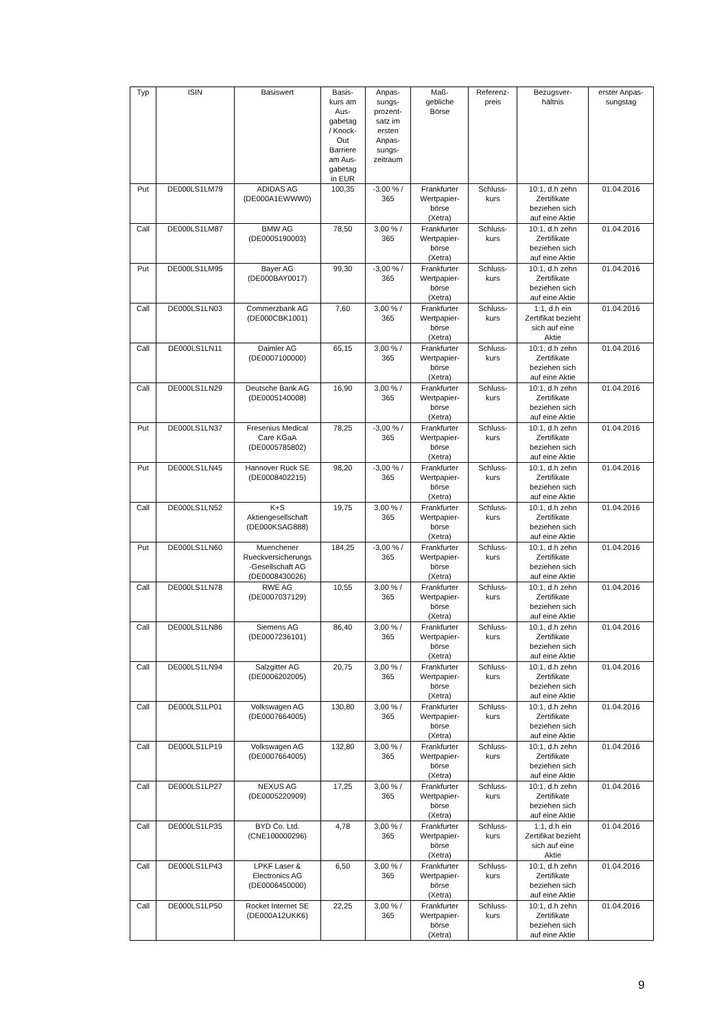| Typ | ISIN | Basiswert | Basis- kurs am Aus- gabetag / Knock- Out Barriere am Aus- gabetag in EUR | Anpas- sungs- prozent- satz im ersten Anpas- sungs- zeitraum | Maß- gebliche Börse | Referenz- preis | Bezugsver- hältnis | erster Anpas- sungstag |
| --- | --- | --- | --- | --- | --- | --- | --- | --- |
| Put | DE000LS1LM79 | ADIDAS AG (DE000A1EWWW0) | 100,35 | -3,00 % / 365 | Frankfurter Wertpapier- börse (Xetra) | Schluss- kurs | 10:1, d.h zehn Zertifikate beziehen sich auf eine Aktie | 01.04.2016 |
| Call | DE000LS1LM87 | BMW AG (DE0005190003) | 78,50 | 3,00 % / 365 | Frankfurter Wertpapier- börse (Xetra) | Schluss- kurs | 10:1, d.h zehn Zertifikate beziehen sich auf eine Aktie | 01.04.2016 |
| Put | DE000LS1LM95 | Bayer AG (DE000BAY0017) | 99,30 | -3,00 % / 365 | Frankfurter Wertpapier- börse (Xetra) | Schluss- kurs | 10:1, d.h zehn Zertifikate beziehen sich auf eine Aktie | 01.04.2016 |
| Call | DE000LS1LN03 | Commerzbank AG (DE000CBK1001) | 7,60 | 3,00 % / 365 | Frankfurter Wertpapier- börse (Xetra) | Schluss- kurs | 1:1, d.h ein Zertifikat bezieht sich auf eine Aktie | 01.04.2016 |
| Call | DE000LS1LN11 | Daimler AG (DE0007100000) | 65,15 | 3,00 % / 365 | Frankfurter Wertpapier- börse (Xetra) | Schluss- kurs | 10:1, d.h zehn Zertifikate beziehen sich auf eine Aktie | 01.04.2016 |
| Call | DE000LS1LN29 | Deutsche Bank AG (DE0005140008) | 16,90 | 3,00 % / 365 | Frankfurter Wertpapier- börse (Xetra) | Schluss- kurs | 10:1, d.h zehn Zertifikate beziehen sich auf eine Aktie | 01.04.2016 |
| Put | DE000LS1LN37 | Fresenius Medical Care KGaA (DE0005785802) | 78,25 | -3,00 % / 365 | Frankfurter Wertpapier- börse (Xetra) | Schluss- kurs | 10:1, d.h zehn Zertifikate beziehen sich auf eine Aktie | 01.04.2016 |
| Put | DE000LS1LN45 | Hannover Rück SE (DE0008402215) | 98,20 | -3,00 % / 365 | Frankfurter Wertpapier- börse (Xetra) | Schluss- kurs | 10:1, d.h zehn Zertifikate beziehen sich auf eine Aktie | 01.04.2016 |
| Call | DE000LS1LN52 | K+S Aktiengesellschaft (DE000KSAG888) | 19,75 | 3,00 % / 365 | Frankfurter Wertpapier- börse (Xetra) | Schluss- kurs | 10:1, d.h zehn Zertifikate beziehen sich auf eine Aktie | 01.04.2016 |
| Put | DE000LS1LN60 | Muenchener Rueckversicherungs -Gesellschaft AG (DE0008430026) | 184,25 | -3,00 % / 365 | Frankfurter Wertpapier- börse (Xetra) | Schluss- kurs | 10:1, d.h zehn Zertifikate beziehen sich auf eine Aktie | 01.04.2016 |
| Call | DE000LS1LN78 | RWE AG (DE0007037129) | 10,55 | 3,00 % / 365 | Frankfurter Wertpapier- börse (Xetra) | Schluss- kurs | 10:1, d.h zehn Zertifikate beziehen sich auf eine Aktie | 01.04.2016 |
| Call | DE000LS1LN86 | Siemens AG (DE0007236101) | 86,40 | 3,00 % / 365 | Frankfurter Wertpapier- börse (Xetra) | Schluss- kurs | 10:1, d.h zehn Zertifikate beziehen sich auf eine Aktie | 01.04.2016 |
| Call | DE000LS1LN94 | Salzgitter AG (DE0006202005) | 20,75 | 3,00 % / 365 | Frankfurter Wertpapier- börse (Xetra) | Schluss- kurs | 10:1, d.h zehn Zertifikate beziehen sich auf eine Aktie | 01.04.2016 |
| Call | DE000LS1LP01 | Volkswagen AG (DE0007664005) | 130,80 | 3,00 % / 365 | Frankfurter Wertpapier- börse (Xetra) | Schluss- kurs | 10:1, d.h zehn Zertifikate beziehen sich auf eine Aktie | 01.04.2016 |
| Call | DE000LS1LP19 | Volkswagen AG (DE0007664005) | 132,80 | 3,00 % / 365 | Frankfurter Wertpapier- börse (Xetra) | Schluss- kurs | 10:1, d.h zehn Zertifikate beziehen sich auf eine Aktie | 01.04.2016 |
| Call | DE000LS1LP27 | NEXUS AG (DE0005220909) | 17,25 | 3,00 % / 365 | Frankfurter Wertpapier- börse (Xetra) | Schluss- kurs | 10:1, d.h zehn Zertifikate beziehen sich auf eine Aktie | 01.04.2016 |
| Call | DE000LS1LP35 | BYD Co. Ltd. (CNE100000296) | 4,78 | 3,00 % / 365 | Frankfurter Wertpapier- börse (Xetra) | Schluss- kurs | 1:1, d.h ein Zertifikat bezieht sich auf eine Aktie | 01.04.2016 |
| Call | DE000LS1LP43 | LPKF Laser & Electronics AG (DE0006450000) | 6,50 | 3,00 % / 365 | Frankfurter Wertpapier- börse (Xetra) | Schluss- kurs | 10:1, d.h zehn Zertifikate beziehen sich auf eine Aktie | 01.04.2016 |
| Call | DE000LS1LP50 | Rocket Internet SE (DE000A12UKK6) | 22,25 | 3,00 % / 365 | Frankfurter Wertpapier- börse (Xetra) | Schluss- kurs | 10:1, d.h zehn Zertifikate beziehen sich auf eine Aktie | 01.04.2016 |
9